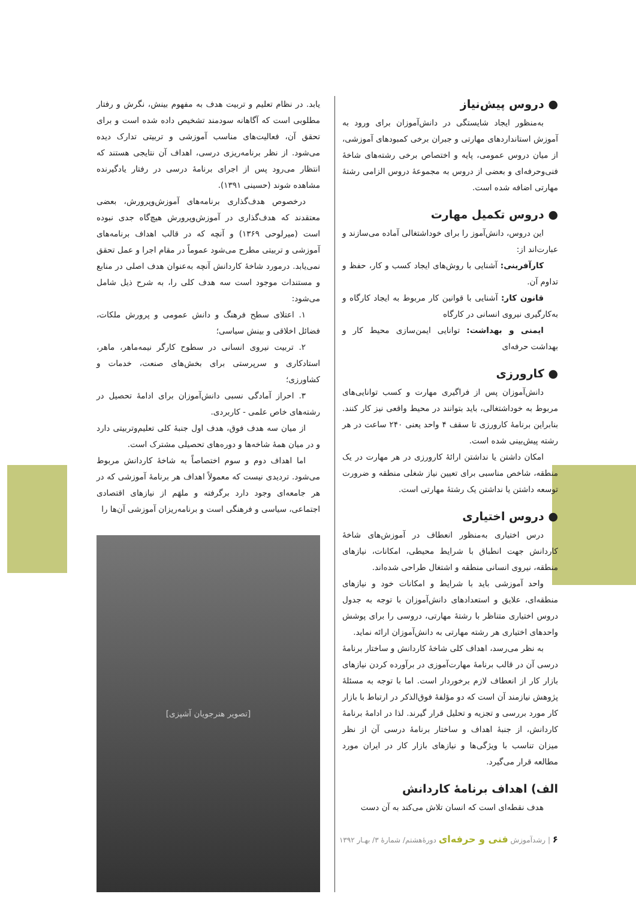● دروس پیش‌نیاز
به‌منظور ایجاد شایستگی در دانش‌آموزان برای ورود به آموزش استانداردهای مهارتی و جبران برخی کمبودهای آموزشی، از میان دروس عمومی، پایه و اختصاص برخی رشته‌های شاخهٔ فنی‌وحرفه‌ای و بعضی از دروس به مجموعهٔ دروس الزامی رشتهٔ مهارتی اضافه شده است.
● دروس تکمیل مهارت
این دروس، دانش‌آموز را برای خوداشتغالی آماده می‌سازند و عبارت‌اند از:
کارآفرینی: آشنایی با روش‌های ایجاد کسب و کار، حفظ و تداوم آن.
قانون کار: آشنایی با قوانین کار مربوط به ایجاد کارگاه و به‌کارگیری نیروی انسانی در کارگاه
ایمنی و بهداشت: توانایی ایمن‌سازی محیط کار و بهداشت حرفه‌ای
● کارورزی
دانش‌آموزان پس از فراگیری مهارت و کسب توانایی‌های مربوط به خوداشتغالی، باید بتوانند در محیط واقعی نیز کار کنند. بنابراین برنامهٔ کارورزی تا سقف ۴ واحد یعنی ۲۴۰ ساعت در هر رشته پیش‌بینی شده است.
امکان داشتن یا نداشتن ارائهٔ کارورزی در هر مهارت در یک منطقه، شاخص مناسبی برای تعیین نیاز شغلی منطقه و ضرورت توسعه داشتن یا نداشتن یک رشتهٔ مهارتی است.
● دروس اختیاری
درس اختیاری به‌منظور انعطاف در آموزش‌های شاخهٔ کاردانش جهت انطباق با شرایط محیطی، امکانات، نیازهای منطقه، نیروی انسانی منطقه و اشتغال طراحی شده‌اند.
واحد آموزشی باید با شرایط و امکانات خود و نیازهای منطقه‌ای، علایق و استعدادهای دانش‌آموزان با توجه به جدول دروس اختیاری متناظر با رشتهٔ مهارتی، دروسی را برای پوشش واحدهای اختیاری هر رشته مهارتی به دانش‌آموزان ارائه نماید.
به نظر می‌رسد، اهداف کلی شاخهٔ کاردانش و ساختار برنامهٔ درسی آن در قالب برنامهٔ مهارت‌آموزی در برآورده کردن نیازهای بازار کار از انعطاف لازم برخوردار است. اما با توجه به مسئلهٔ پژوهش نیازمند آن است که دو مؤلفهٔ فوق‌الذکر در ارتباط با بازار کار مورد بررسی و تجزیه و تحلیل قرار گیرند. لذا در ادامهٔ برنامهٔ کاردانش، از جنبهٔ اهداف و ساختار برنامهٔ درسی آن از نظر میزان تناسب با ویژگی‌ها و نیازهای بازار کار در ایران مورد مطالعه قرار می‌گیرد.
الف) اهداف برنامهٔ کاردانش
هدف نقطه‌ای است که انسان تلاش می‌کند به آن دست
یابد. در نظام تعلیم و تربیت هدف به مفهوم بینش، نگرش و رفتار مطلوبی است که آگاهانه سودمند تشخیص داده شده است و برای تحقق آن، فعالیت‌های مناسب آموزشی و تربیتی تدارک دیده می‌شود. از نظر برنامه‌ریزی درسی، اهداف آن نتایجی هستند که انتظار می‌رود پس از اجرای برنامهٔ درسی در رفتار یادگیرنده مشاهده شوند (حسینی ۱۳۹۱).
درخصوص هدف‌گذاری برنامه‌های آموزش‌وپرورش، بعضی معتقدند که هدف‌گذاری در آموزش‌وپرورش هیچ‌گاه جدی نبوده است (میرلوحی ۱۳۶۹) و آنچه که در قالب اهداف برنامه‌های آموزشی و تربیتی مطرح می‌شود عموماً در مقام اجرا و عمل تحقق نمی‌یابد. درمورد شاخهٔ کاردانش آنچه به‌عنوان هدف اصلی در منابع و مستندات موجود است سه هدف کلی را، به شرح ذیل شامل می‌شود:
۱. اعتلای سطح فرهنگ و دانش عمومی و پرورش ملکات، فضائل اخلاقی و بینش سیاسی؛
۲. تربیت نیروی انسانی در سطوح کارگر نیمه‌ماهر، ماهر، استادکاری و سرپرستی برای بخش‌های صنعت، خدمات و کشاورزی؛
۳. احراز آمادگی نسبی دانش‌آموزان برای ادامهٔ تحصیل در رشته‌های خاص علمی - کاربردی.
از میان سه هدف فوق، هدف اول جنبهٔ کلی تعلیم‌وتربیتی دارد و در میان همهٔ شاخه‌ها و دوره‌های تحصیلی مشترک است.
اما اهداف دوم و سوم اختصاصاً به شاخهٔ کاردانش مربوط می‌شود. تردیدی نیست که معمولاً اهداف هر برنامهٔ آموزشی که در هر جامعه‌ای وجود دارد برگرفته و ملهَم از نیازهای اقتصادی اجتماعی، سیاسی و فرهنگی است و برنامه‌ریزان آموزشی آن‌ها را
[تصویر هنرجویان آشپزی]
۶ | رشدآموزش فنی و حرفه‌ای دورهٔ‌هشتم/ شمارهٔ ۳/ بهـار ۱۳۹۲